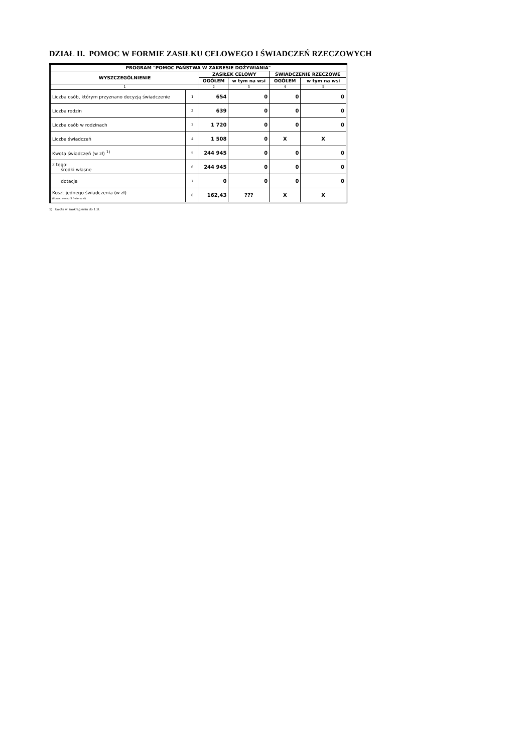DZIAŁ II. POMOC W FORMIE ZASIŁKU CELOWEGO I ŚWIADCZEŃ RZECZOWYCH
| PROGRAM "POMOC PAŃSTWA W ZAKRESIE DOŻYWIANIA" | | | | | |
| --- | --- | --- | --- | --- | --- |
| WYSZCZEGÓLNIENIE | | ZASIŁEK CELOWY | | ŚWIADCZENIE RZECZOWE | |
| | | OGÓŁEM | w tym na wsi | OGÓŁEM | w tym na wsi |
| 1 | | 2 | 3 | 4 | 5 |
| Liczba osób, którym przyznano decyzją świadczenie | 1 | 654 | 0 | 0 | 0 |
| Liczba rodzin | 2 | 639 | 0 | 0 | 0 |
| Liczba osób w rodzinach | 3 | 1 720 | 0 | 0 | 0 |
| Liczba świadczeń | 4 | 1 508 | 0 | X | X |
| Kwota świadczeń (w zł) <sup>1)</sup> | 5 | 244 945 | 0 | 0 | 0 |
| z tego: środki własne | 6 | 244 945 | 0 | 0 | 0 |
| dotacja | 7 | 0 | 0 | 0 | 0 |
| Koszt jednego świadczenia (w zł) (iloraz: wiersz 5 / wiersz 4) | 8 | 162,43 | ??? | X | X |
1) kwota w zaokrągleniu do 1 zł.